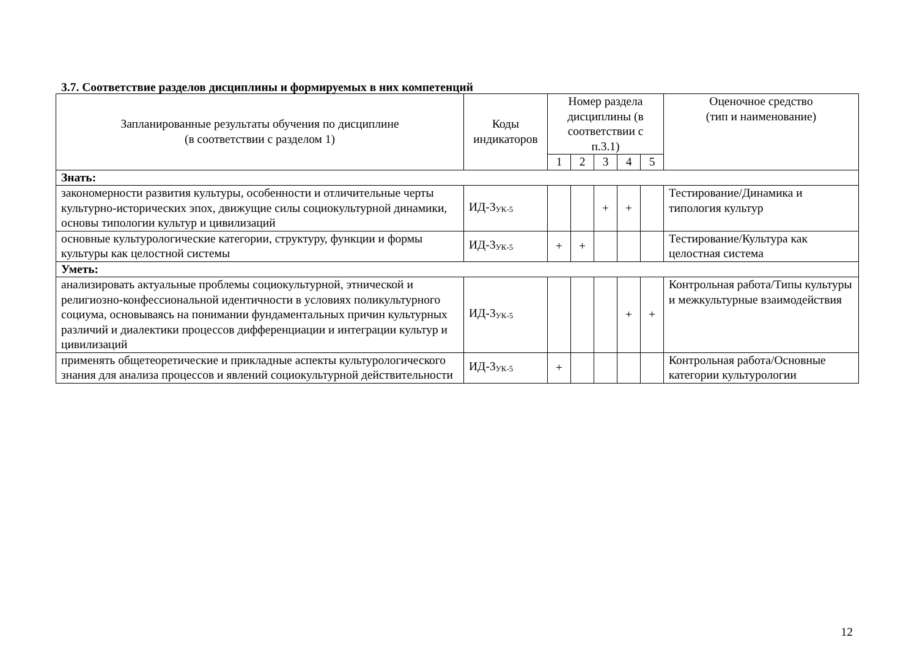3.7. Соответствие разделов дисциплины и формируемых в них компетенций
| Запланированные результаты обучения по дисциплине (в соответствии с разделом 1) | Коды индикаторов | Номер раздела дисциплины (в соответствии с п.3.1) | | | | | Оценочное средство (тип и наименование) |
| --- | --- | --- | --- | --- | --- | --- | --- |
| | | 1 | 2 | 3 | 4 | 5 | |
| Знать: | | | | | | | |
| закономерности развития культуры, особенности и отличительные черты культурно-исторических эпох, движущие силы социокультурной динамики, основы типологии культур и цивилизаций | ИД-3<sub>УК-5</sub> | | | + | + | | Тестирование/Динамика и типология культур |
| основные культурологические категории, структуру, функции и формы культуры как целостной системы | ИД-3<sub>УК-5</sub> | + | + | | | | Тестирование/Культура как целостная система |
| Уметь: | | | | | | | |
| анализировать актуальные проблемы социокультурной, этнической и религиозно-конфессиональной идентичности в условиях поликультурного социума, основываясь на понимании фундаментальных причин культурных различий и диалектики процессов дифференциации и интеграции культур и цивилизаций | ИД-3<sub>УК-5</sub> | | | | + | + | Контрольная работа/Типы культуры и межкультурные взаимодействия |
| применять общетеоретические и прикладные аспекты культурологического знания для анализа процессов и явлений социокультурной действительности | ИД-3<sub>УК-5</sub> | + | | | | | Контрольная работа/Основные категории культурологии |
12